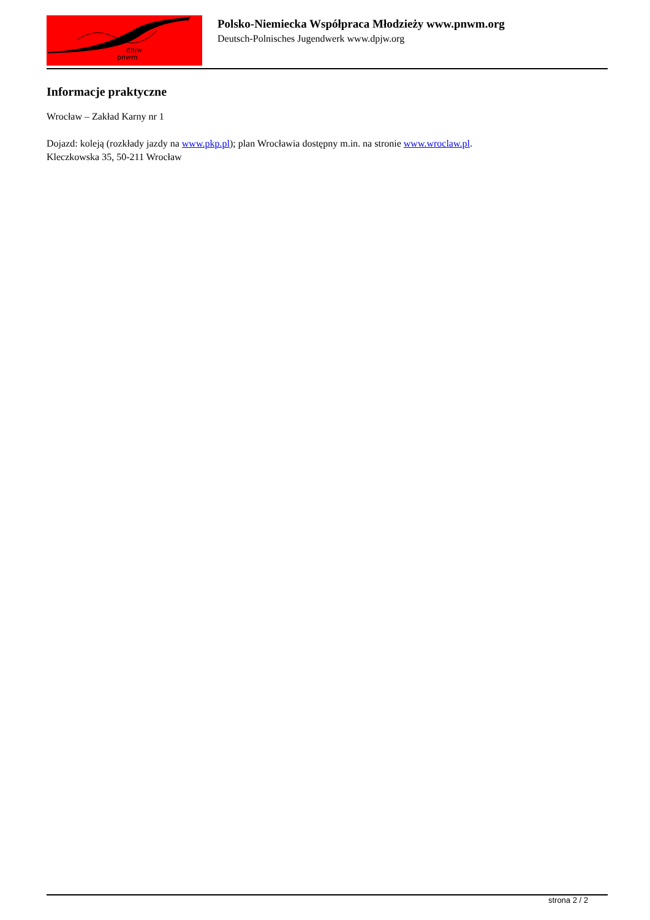dpjw
pnwm
Polsko-Niemiecka Współpraca Młodzieży www.pnwm.org
Deutsch-Polnisches Jugendwerk www.dpjw.org
Informacje praktyczne
Wrocław – Zakład Karny nr 1
Dojazd: koleją (rozkłady jazdy na www.pkp.pl); plan Wrocławia dostępny m.in. na stronie www.wroclaw.pl.
Kleczkowska 35, 50-211 Wrocław
strona 2 / 2